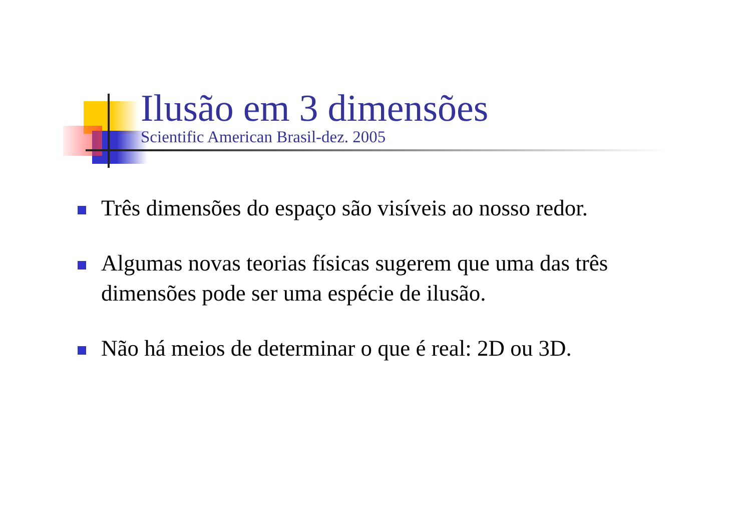Ilusão em 3 dimensões
Scientific American Brasil-dez. 2005
Três dimensões do espaço são visíveis ao nosso redor.
Algumas novas teorias físicas sugerem que uma das três dimensões pode ser uma espécie de ilusão.
Não há meios de determinar o que é real: 2D ou 3D.